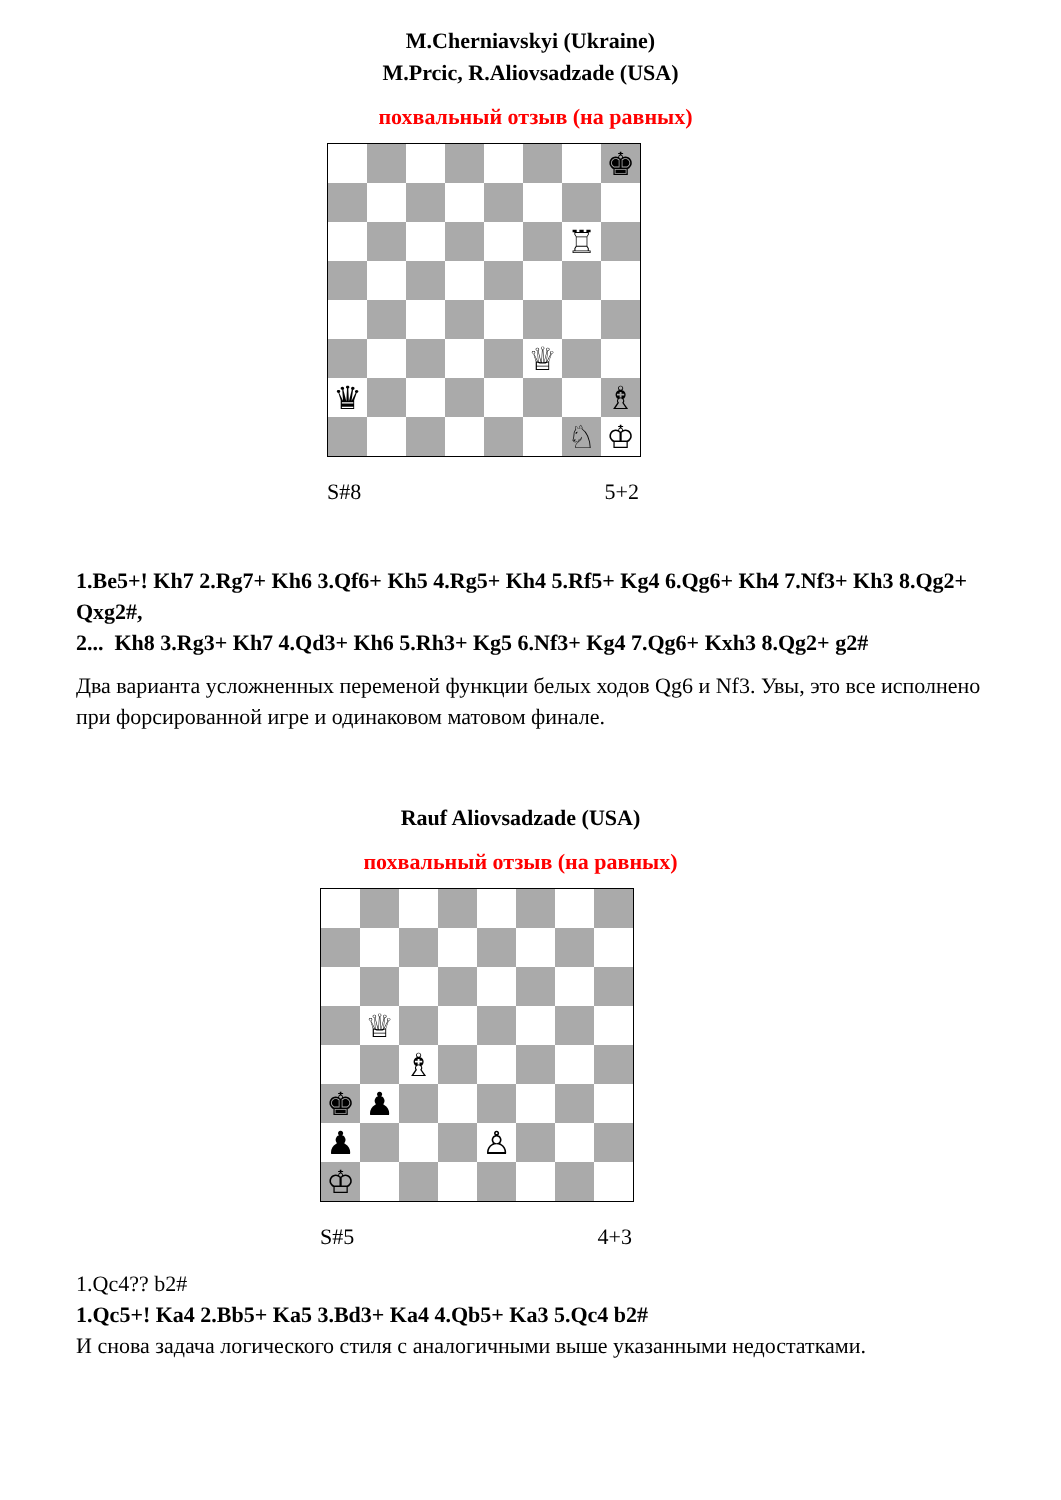M.Cherniavskyi (Ukraine)
M.Prcic, R.Aliovsadzade (USA)
похвальный отзыв (на равных)
♚
♖
♕
♛
♗
♘
♔
S#8 5+2
1.Be5+! Kh7 2.Rg7+ Kh6 3.Qf6+ Kh5 4.Rg5+ Kh4 5.Rf5+ Kg4 6.Qg6+ Kh4 7.Nf3+ Kh3 8.Qg2+ Qxg2#,
2... Kh8 3.Rg3+ Kh7 4.Qd3+ Kh6 5.Rh3+ Kg5 6.Nf3+ Kg4 7.Qg6+ Kxh3 8.Qg2+ g2#
Два варианта усложненных переменой функции белых ходов Qg6 и Nf3. Увы, это все исполнено при форсированной игре и одинаковом матовом финале.
Rauf Aliovsadzade (USA)
похвальный отзыв (на равных)
♕
♗
♚
♟
♟
♙
♔
S#5 4+3
1.Qc4?? b2#
1.Qc5+! Ka4 2.Bb5+ Ka5 3.Bd3+ Ka4 4.Qb5+ Ka3 5.Qc4 b2#
И снова задача логического стиля с аналогичными выше указанными недостатками.